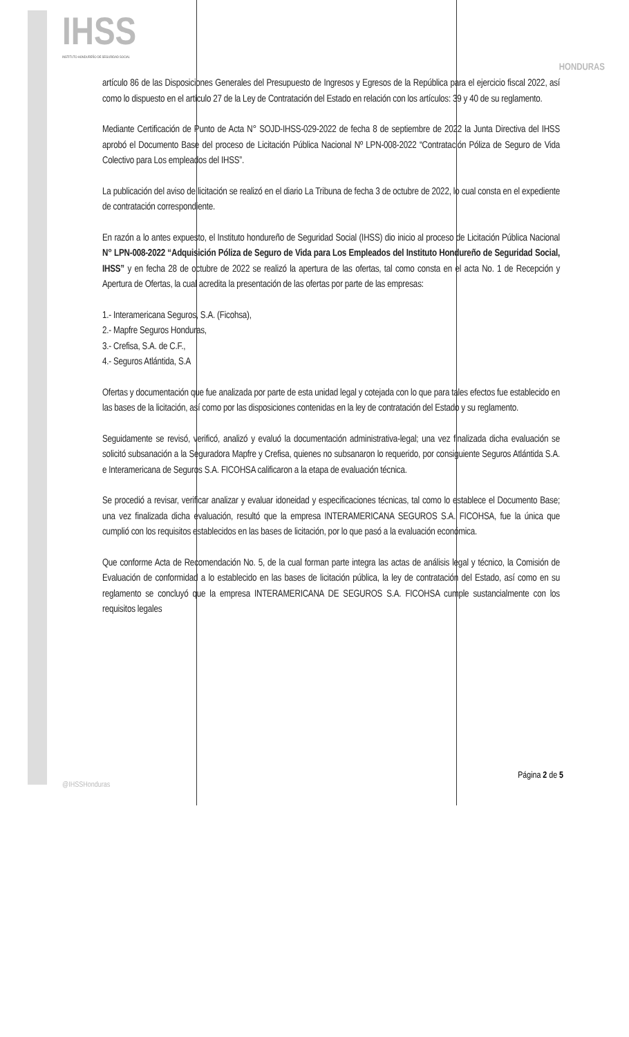IHSS
INSTITUTO HONDUREÑO DE SEGURIDAD SOCIAL
HONDURAS
artículo 86 de las Disposiciones Generales del Presupuesto de Ingresos y Egresos de la República para el ejercicio fiscal 2022, así como lo dispuesto en el artículo 27 de la Ley de Contratación del Estado en relación con los artículos: 39 y 40 de su reglamento.
Mediante Certificación de Punto de Acta N° SOJD-IHSS-029-2022 de fecha 8 de septiembre de 2022 la Junta Directiva del IHSS aprobó el Documento Base del proceso de Licitación Pública Nacional Nº LPN-008-2022 “Contratación Póliza de Seguro de Vida Colectivo para Los empleados del IHSS”.
La publicación del aviso de licitación se realizó en el diario La Tribuna de fecha 3 de octubre de 2022, lo cual consta en el expediente de contratación correspondiente.
En razón a lo antes expuesto, el Instituto hondureño de Seguridad Social (IHSS) dio inicio al proceso de Licitación Pública Nacional N° LPN-008-2022 “Adquisición Póliza de Seguro de Vida para Los Empleados del Instituto Hondureño de Seguridad Social, IHSS” y en fecha 28 de octubre de 2022 se realizó la apertura de las ofertas, tal como consta en el acta No. 1 de Recepción y Apertura de Ofertas, la cual acredita la presentación de las ofertas por parte de las empresas:
1.- Interamericana Seguros, S.A. (Ficohsa),
2.- Mapfre Seguros Honduras,
3.- Crefisa, S.A. de C.F.,
4.- Seguros Atlántida, S.A
Ofertas y documentación que fue analizada por parte de esta unidad legal y cotejada con lo que para tales efectos fue establecido en las bases de la licitación, así como por las disposiciones contenidas en la ley de contratación del Estado y su reglamento.
Seguidamente se revisó, verificó, analizó y evaluó la documentación administrativa-legal; una vez finalizada dicha evaluación se solicitó subsanación a la Seguradora Mapfre y Crefisa, quienes no subsanaron lo requerido, por consiguiente Seguros Atlántida S.A. e Interamericana de Seguros S.A. FICOHSA calificaron a la etapa de evaluación técnica.
Se procedió a revisar, verificar analizar y evaluar idoneidad y especificaciones técnicas, tal como lo establece el Documento Base; una vez finalizada dicha evaluación, resultó que la empresa INTERAMERICANA SEGUROS S.A. FICOHSA, fue la única que cumplió con los requisitos establecidos en las bases de licitación, por lo que pasó a la evaluación económica.
Que conforme Acta de Recomendación No. 5, de la cual forman parte integra las actas de análisis legal y técnico, la Comisión de Evaluación de conformidad a lo establecido en las bases de licitación pública, la ley de contratación del Estado, así como en su reglamento se concluyó que la empresa INTERAMERICANA DE SEGUROS S.A. FICOHSA cumple sustancialmente con los requisitos legales
Página 2 de 5
@IHSSHonduras